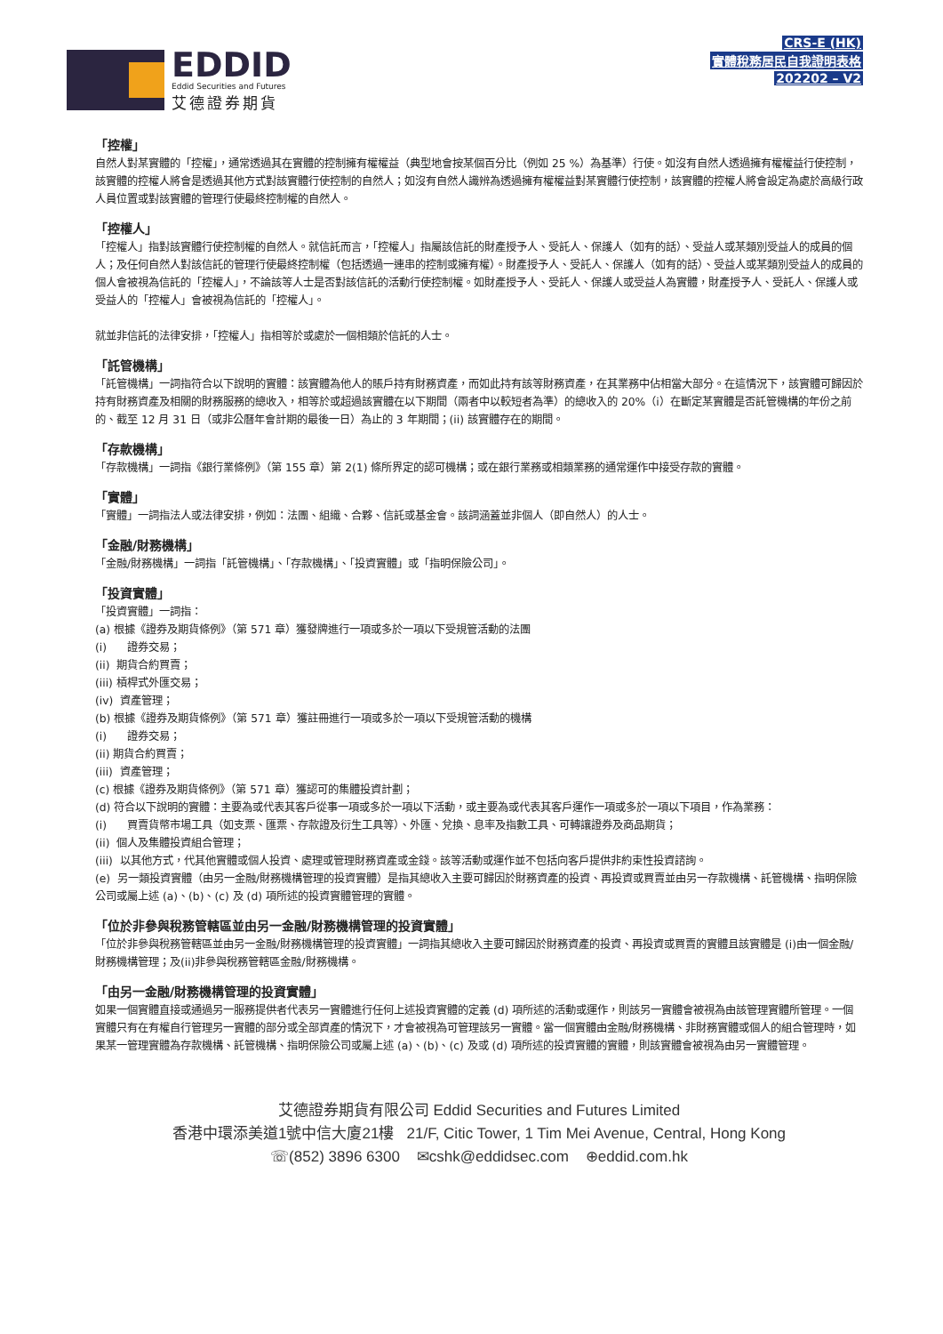EDDID
Eddid Securities and Futures
艾德證券期貨
CRS-E (HK)
實體稅務居民自我證明表格
202202 – V2
「控權」
自然人對某實體的「控權」，通常透過其在實體的控制擁有權權益（典型地會按某個百分比（例如 25 %）為基準）行使。如沒有自然人透過擁有權權益行使控制，該實體的控權人將會是透過其他方式對該實體行使控制的自然人；如沒有自然人識辨為透過擁有權權益對某實體行使控制，該實體的控權人將會設定為處於高級行政人員位置或對該實體的管理行使最終控制權的自然人。
「控權人」
「控權人」指對該實體行使控制權的自然人。就信託而言，「控權人」指屬該信託的財產授予人、受託人、保護人（如有的話）、受益人或某類別受益人的成員的個人；及任何自然人對該信託的管理行使最終控制權（包括透過一連串的控制或擁有權）。財產授予人、受託人、保護人（如有的話）、受益人或某類別受益人的成員的個人會被視為信託的「控權人」，不論該等人士是否對該信託的活動行使控制權。如財產授予人、受託人、保護人或受益人為實體，財產授予人、受託人、保護人或受益人的「控權人」會被視為信託的「控權人」。
就並非信託的法律安排，「控權人」指相等於或處於一個相類於信託的人士。
「託管機構」
「託管機構」一詞指符合以下說明的實體：該實體為他人的賬戶持有財務資產，而如此持有該等財務資產，在其業務中佔相當大部分。在這情況下，該實體可歸因於持有財務資產及相關的財務服務的總收入，相等於或超過該實體在以下期間（兩者中以較短者為準）的總收入的 20%（i）在斷定某實體是否託管機構的年份之前的、截至 12 月 31 日（或非公曆年會計期的最後一日）為止的 3 年期間；(ii) 該實體存在的期間。
「存款機構」
「存款機構」一詞指《銀行業條例》（第 155 章）第 2(1) 條所界定的認可機構；或在銀行業務或相類業務的通常運作中接受存款的實體。
「實體」
「實體」一詞指法人或法律安排，例如：法團、組織、合夥、信託或基金會。該詞涵蓋並非個人（即自然人）的人士。
「金融/財務機構」
「金融/財務機構」一詞指「託管機構」、「存款機構」、「投資實體」或「指明保險公司」。
「投資實體」
「投資實體」一詞指：
(a) 根據《證券及期貨條例》（第 571 章）獲發牌進行一項或多於一項以下受規管活動的法團
(i) 證券交易；
(ii) 期貨合約買賣；
(iii) 槓桿式外匯交易；
(iv) 資產管理；
(b) 根據《證券及期貨條例》（第 571 章）獲註冊進行一項或多於一項以下受規管活動的機構
(i) 證券交易；
(ii) 期貨合約買賣；
(iii) 資產管理；
(c) 根據《證券及期貨條例》（第 571 章）獲認可的集體投資計劃；
(d) 符合以下說明的實體：主要為或代表其客戶從事一項或多於一項以下活動，或主要為或代表其客戶運作一項或多於一項以下項目，作為業務：
(i) 買賣貨幣市場工具（如支票、匯票、存款證及衍生工具等）、外匯、兌換、息率及指數工具、可轉讓證券及商品期貨；
(ii) 個人及集體投資組合管理；
(iii) 以其他方式，代其他實體或個人投資、處理或管理財務資產或金錢。該等活動或運作並不包括向客戶提供非約束性投資諮詢。
(e) 另一類投資實體（由另一金融/財務機構管理的投資實體）是指其總收入主要可歸因於財務資產的投資、再投資或買賣並由另一存款機構、託管機構、指明保險公司或屬上述 (a)、(b)、(c) 及 (d) 項所述的投資實體管理的實體。
「位於非參與稅務管轄區並由另一金融/財務機構管理的投資實體」
「位於非參與稅務管轄區並由另一金融/財務機構管理的投資實體」一詞指其總收入主要可歸因於財務資產的投資、再投資或買賣的實體且該實體是 (i)由一個金融/財務機構管理；及(ii)非參與稅務管轄區金融/財務機構。
「由另一金融/財務機構管理的投資實體」
如果一個實體直接或通過另一服務提供者代表另一實體進行任何上述投資實體的定義 (d) 項所述的活動或運作，則該另一實體會被視為由該管理實體所管理。一個實體只有在有權自行管理另一實體的部分或全部資產的情況下，才會被視為可管理該另一實體。當一個實體由金融/財務機構、非財務實體或個人的組合管理時，如果某一管理實體為存款機構、託管機構、指明保險公司或屬上述 (a)、(b)、(c) 及或 (d) 項所述的投資實體的實體，則該實體會被視為由另一實體管理。
艾德證券期貨有限公司 Eddid Securities and Futures Limited
香港中環添美道1號中信大廈21樓 21/F, Citic Tower, 1 Tim Mei Avenue, Central, Hong Kong
☏(852) 3896 6300 ✉cshk@eddidsec.com ⊕eddid.com.hk